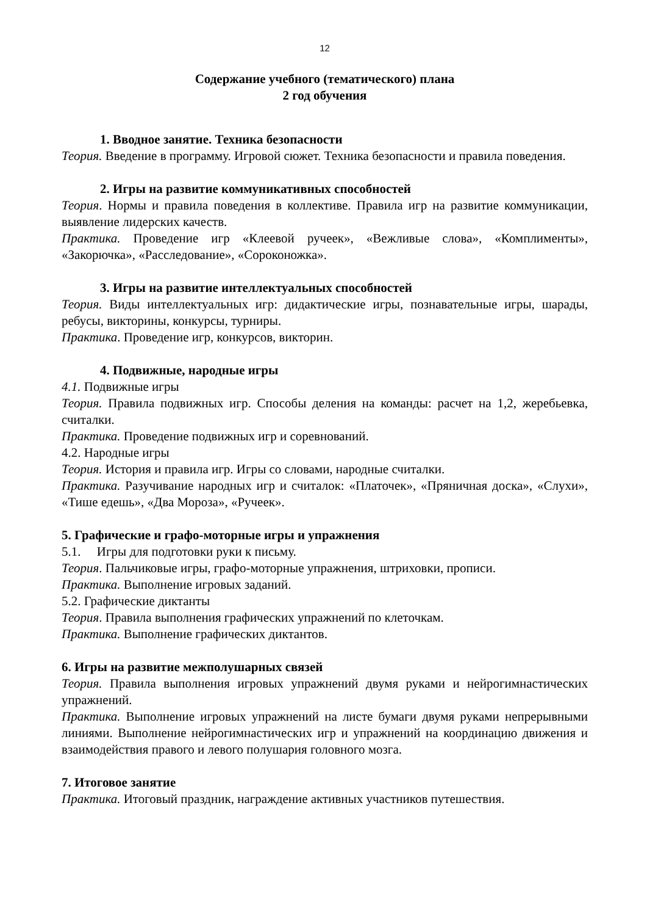12
Содержание учебного (тематического) плана
2 год обучения
1. Вводное занятие. Техника безопасности
Теория. Введение в программу. Игровой сюжет. Техника безопасности и правила поведения.
2. Игры на развитие коммуникативных способностей
Теория. Нормы и правила поведения в коллективе. Правила игр на развитие коммуникации, выявление лидерских качеств.
Практика. Проведение игр «Клеевой ручеек», «Вежливые слова», «Комплименты», «Закорючка», «Расследование», «Сороконожка».
3. Игры на развитие интеллектуальных способностей
Теория. Виды интеллектуальных игр: дидактические игры, познавательные игры, шарады, ребусы, викторины, конкурсы, турниры.
Практика. Проведение игр, конкурсов, викторин.
4. Подвижные, народные игры
4.1. Подвижные игры
Теория. Правила подвижных игр. Способы деления на команды: расчет на 1,2, жеребьевка, считалки.
Практика. Проведение подвижных игр и соревнований.
4.2. Народные игры
Теория. История и правила игр. Игры со словами, народные считалки.
Практика. Разучивание народных игр и считалок: «Платочек», «Пряничная доска», «Слухи», «Тише едешь», «Два Мороза», «Ручеек».
5. Графические и графо-моторные игры и упражнения
5.1. Игры для подготовки руки к письму.
Теория. Пальчиковые игры, графо-моторные упражнения, штриховки, прописи.
Практика. Выполнение игровых заданий.
5.2. Графические диктанты
Теория. Правила выполнения графических упражнений по клеточкам.
Практика. Выполнение графических диктантов.
6. Игры на развитие межполушарных связей
Теория. Правила выполнения игровых упражнений двумя руками и нейрогимнастических упражнений.
Практика. Выполнение игровых упражнений на листе бумаги двумя руками непрерывными линиями. Выполнение нейрогимнастических игр и упражнений на координацию движения и взаимодействия правого и левого полушария головного мозга.
7. Итоговое занятие
Практика. Итоговый праздник, награждение активных участников путешествия.